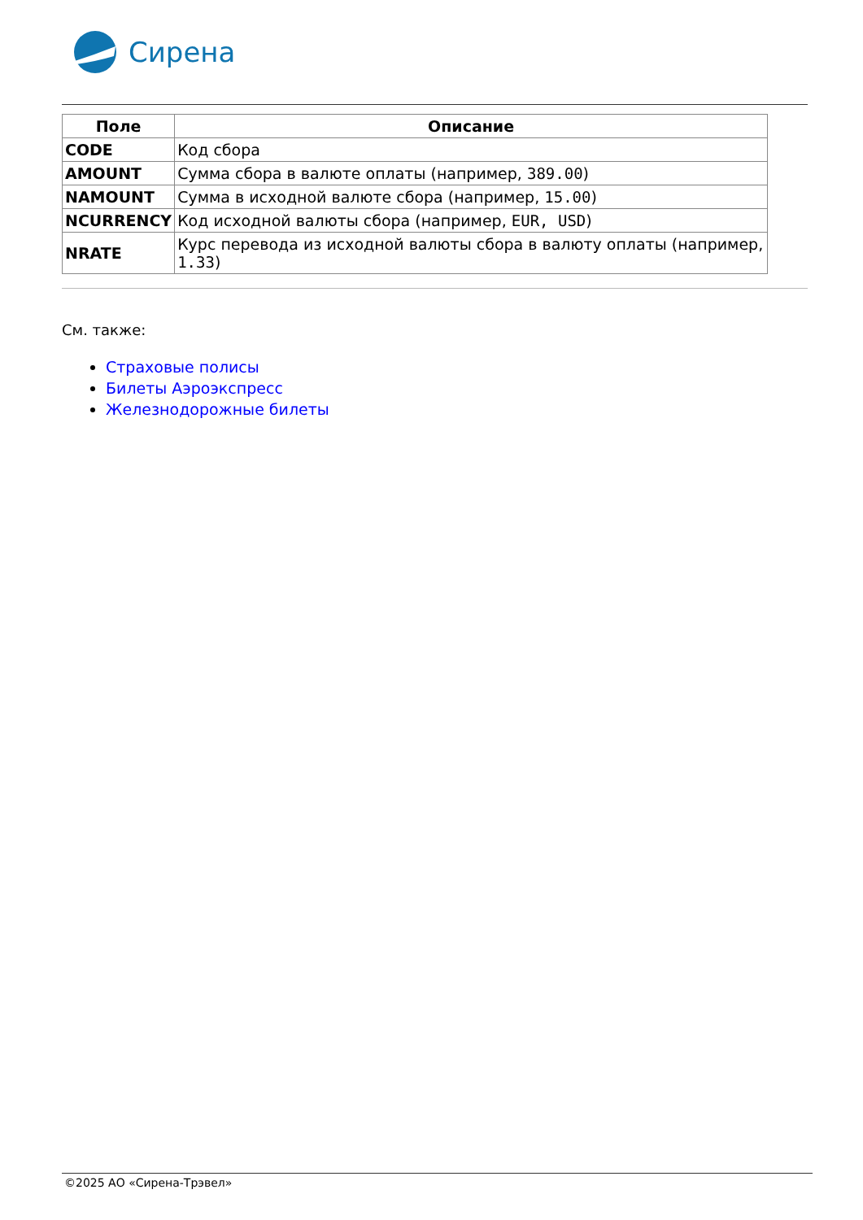Сирена
| Поле | Описание |
| --- | --- |
| CODE | Код сбора |
| AMOUNT | Сумма сбора в валюте оплаты (например, 389.00 ) |
| NAMOUNT | Сумма в исходной валюте сбора (например, 15.00 ) |
| NCURRENCY | Код исходной валюты сбора (например, EUR, USD ) |
| NRATE | Курс перевода из исходной валюты сбора в валюту оплаты (например, 1.33 ) |
См. также:
Страховые полисы
Билеты Аэроэкспресс
Железнодорожные билеты
©2025 АО «Сирена-Трэвел»